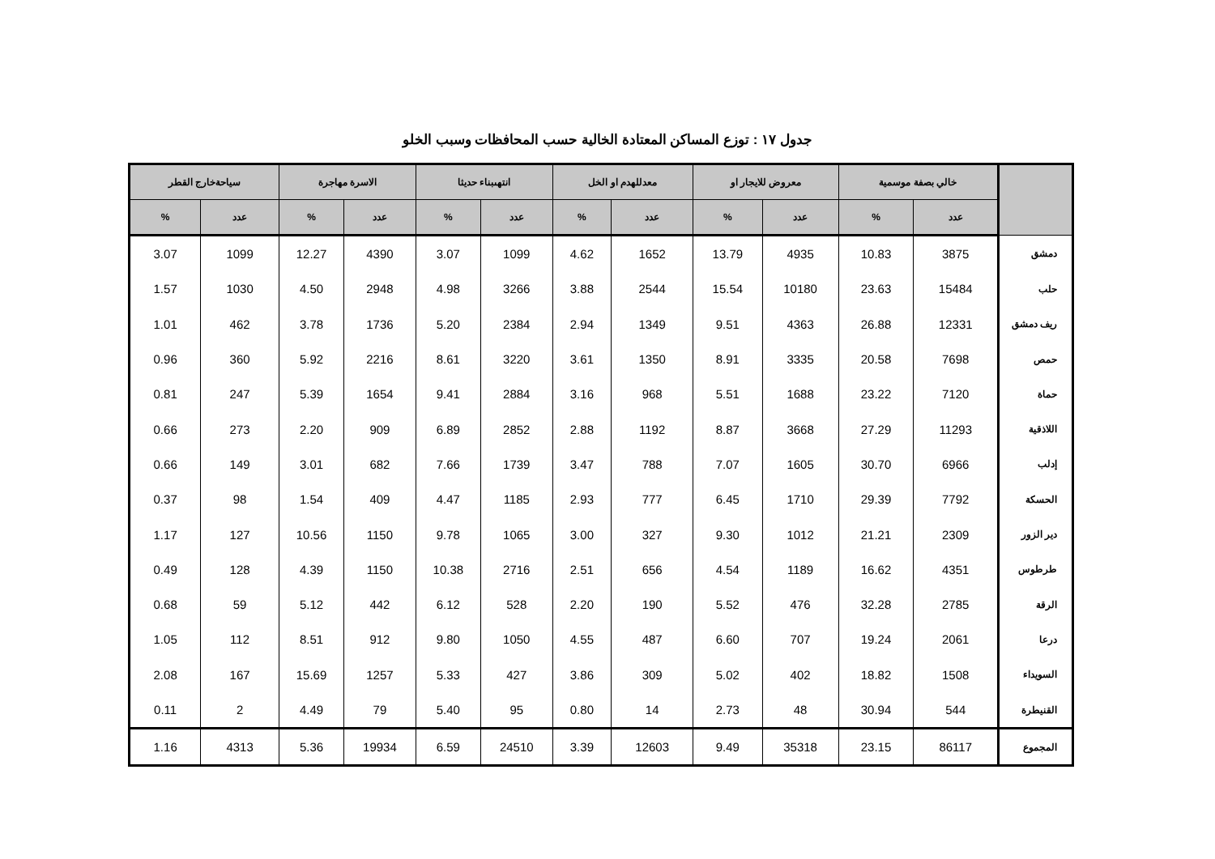جدول ١٧ : توزع المساكن المعتادة الخالية حسب المحافظات وسبب الخلو
| | خالي بصفة موسمية | | معروض للايجار او | | معدللهدم او الخل | | انتهىبناء حديثا | | الاسرة مهاجرة | | سياحةخارج القطر | |
| --- | --- | --- | --- | --- | --- | --- | --- | --- | --- | --- | --- | --- |
| | عدد | % | عدد | % | عدد | % | عدد | % | عدد | % | عدد | % |
| دمشق | 3875 | 10.83 | 4935 | 13.79 | 1652 | 4.62 | 1099 | 3.07 | 4390 | 12.27 | 1099 | 3.07 |
| حلب | 15484 | 23.63 | 10180 | 15.54 | 2544 | 3.88 | 3266 | 4.98 | 2948 | 4.50 | 1030 | 1.57 |
| ريف دمشق | 12331 | 26.88 | 4363 | 9.51 | 1349 | 2.94 | 2384 | 5.20 | 1736 | 3.78 | 462 | 1.01 |
| حمص | 7698 | 20.58 | 3335 | 8.91 | 1350 | 3.61 | 3220 | 8.61 | 2216 | 5.92 | 360 | 0.96 |
| حماة | 7120 | 23.22 | 1688 | 5.51 | 968 | 3.16 | 2884 | 9.41 | 1654 | 5.39 | 247 | 0.81 |
| اللاذقية | 11293 | 27.29 | 3668 | 8.87 | 1192 | 2.88 | 2852 | 6.89 | 909 | 2.20 | 273 | 0.66 |
| إدلب | 6966 | 30.70 | 1605 | 7.07 | 788 | 3.47 | 1739 | 7.66 | 682 | 3.01 | 149 | 0.66 |
| الحسكة | 7792 | 29.39 | 1710 | 6.45 | 777 | 2.93 | 1185 | 4.47 | 409 | 1.54 | 98 | 0.37 |
| دير الزور | 2309 | 21.21 | 1012 | 9.30 | 327 | 3.00 | 1065 | 9.78 | 1150 | 10.56 | 127 | 1.17 |
| طرطوس | 4351 | 16.62 | 1189 | 4.54 | 656 | 2.51 | 2716 | 10.38 | 1150 | 4.39 | 128 | 0.49 |
| الرقة | 2785 | 32.28 | 476 | 5.52 | 190 | 2.20 | 528 | 6.12 | 442 | 5.12 | 59 | 0.68 |
| درعا | 2061 | 19.24 | 707 | 6.60 | 487 | 4.55 | 1050 | 9.80 | 912 | 8.51 | 112 | 1.05 |
| السويداء | 1508 | 18.82 | 402 | 5.02 | 309 | 3.86 | 427 | 5.33 | 1257 | 15.69 | 167 | 2.08 |
| القنيطرة | 544 | 30.94 | 48 | 2.73 | 14 | 0.80 | 95 | 5.40 | 79 | 4.49 | 2 | 0.11 |
| المجموع | 86117 | 23.15 | 35318 | 9.49 | 12603 | 3.39 | 24510 | 6.59 | 19934 | 5.36 | 4313 | 1.16 |